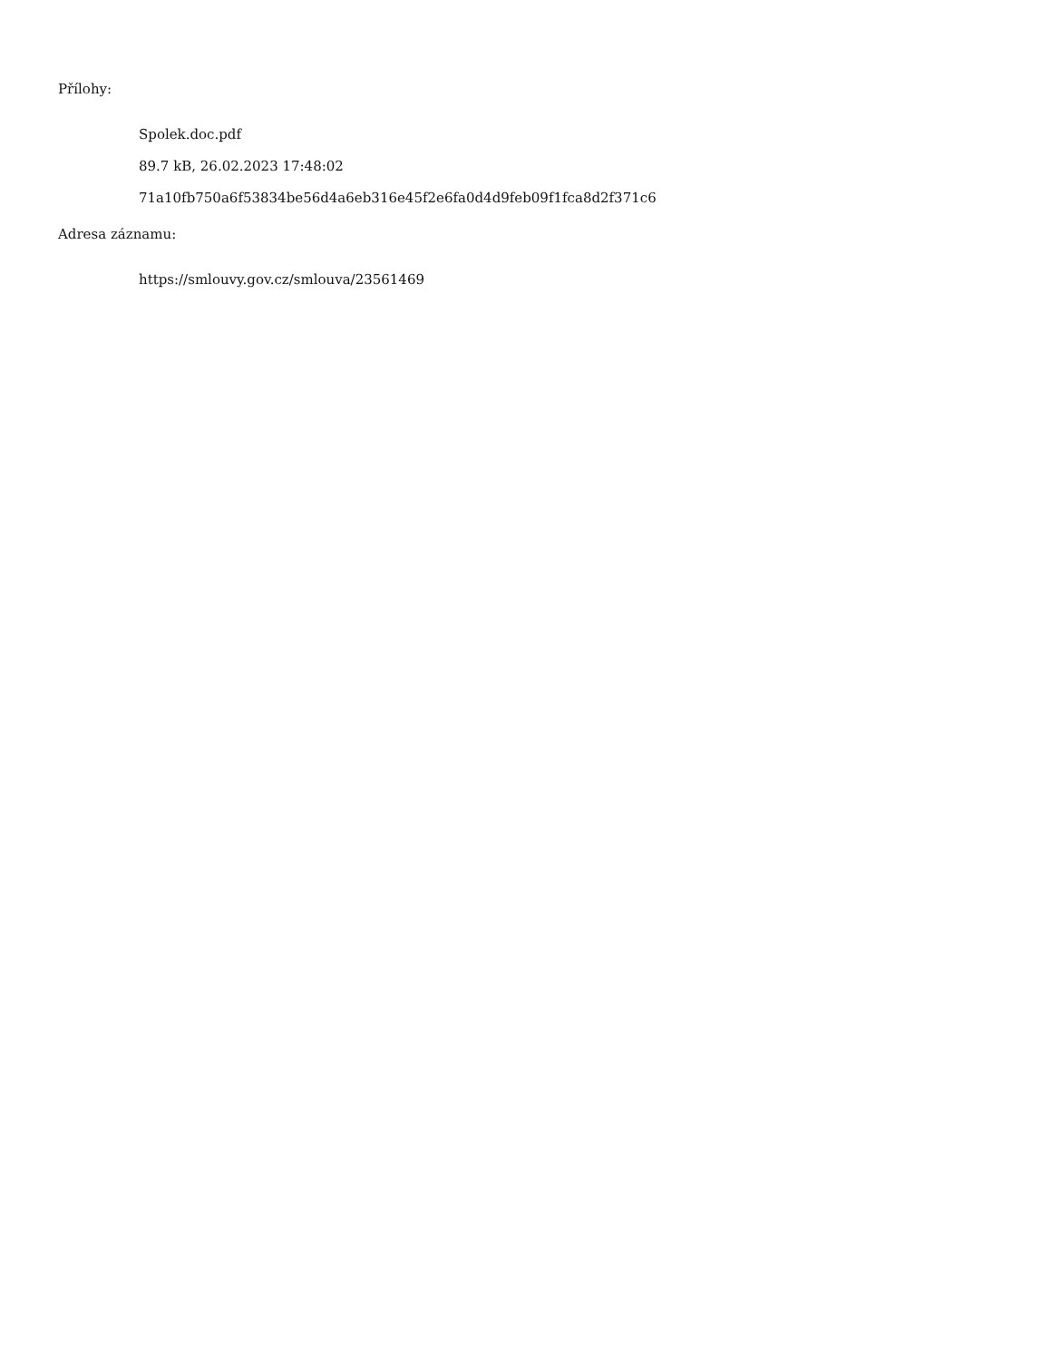Přílohy:
Spolek.doc.pdf
89.7 kB, 26.02.2023 17:48:02
71a10fb750a6f53834be56d4a6eb316e45f2e6fa0d4d9feb09f1fca8d2f371c6
Adresa záznamu:
https://smlouvy.gov.cz/smlouva/23561469